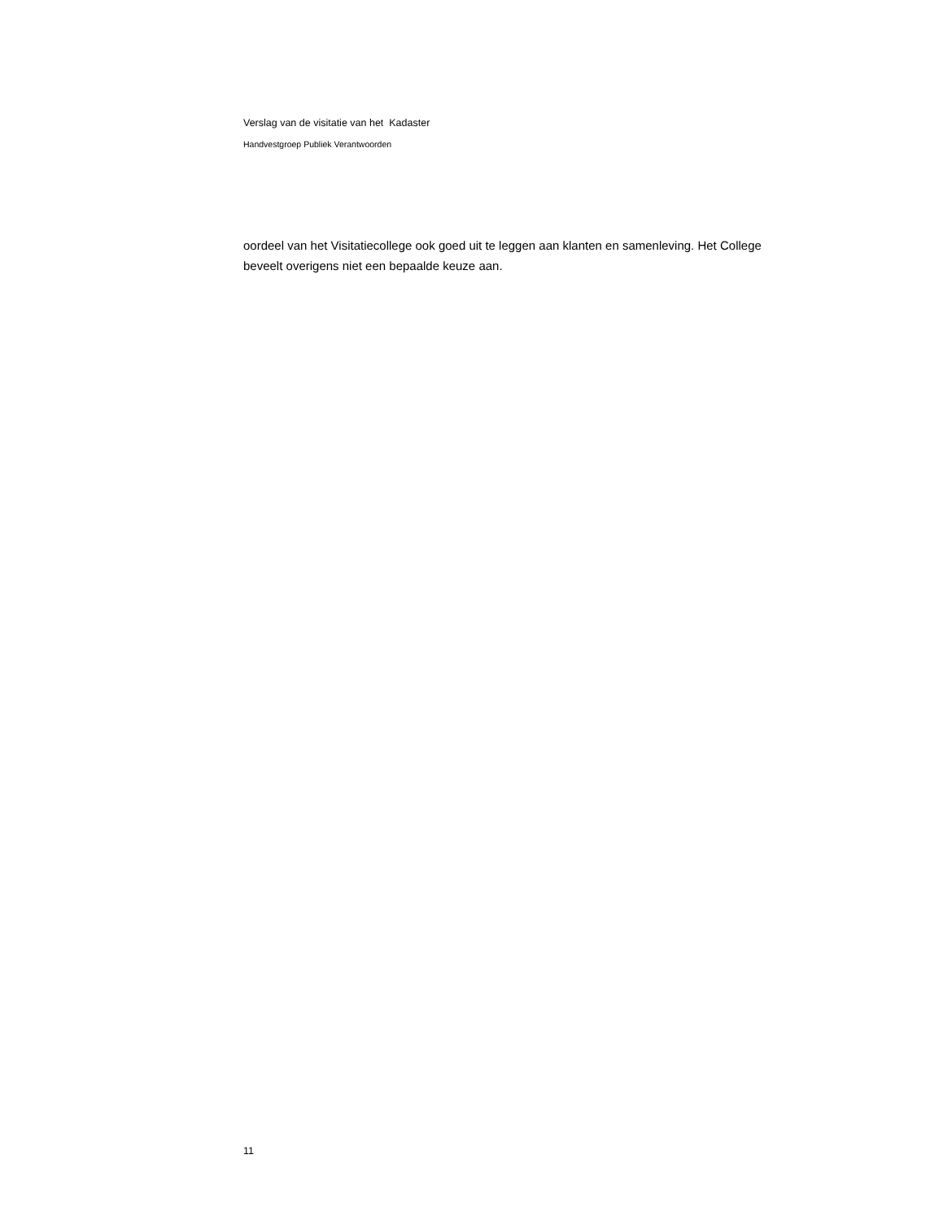Verslag van de visitatie van het Kadaster
Handvestgroep Publiek Verantwoorden
oordeel van het Visitatiecollege ook goed uit te leggen aan klanten en samenleving. Het College beveelt overigens niet een bepaalde keuze aan.
11